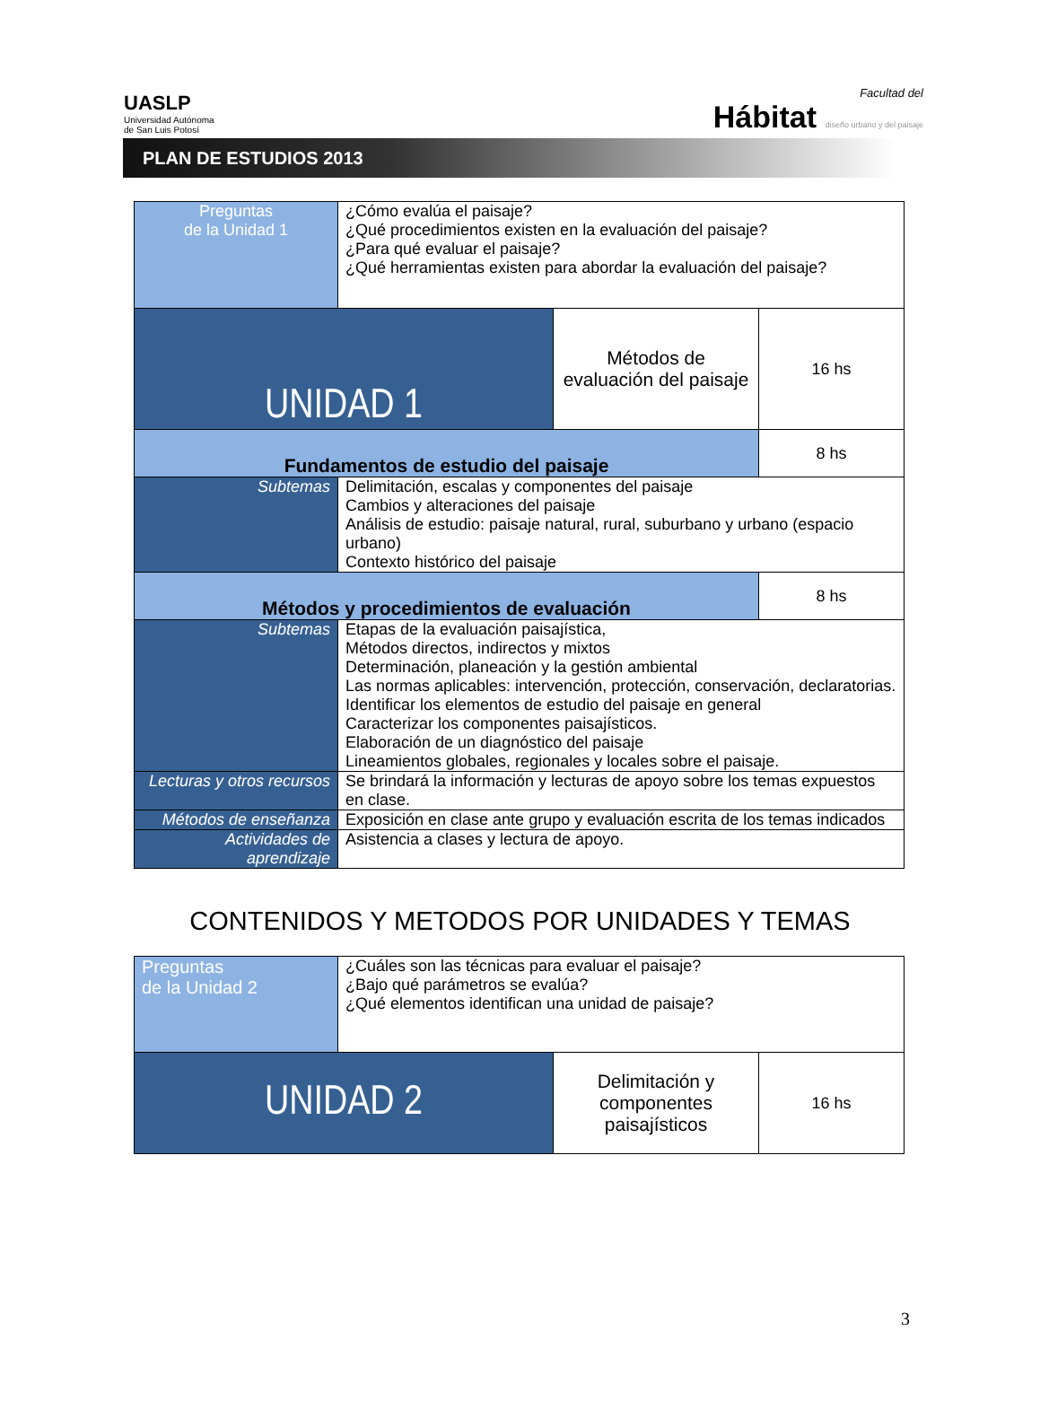UASLP
Universidad Autónoma
de San Luis Potosí
Facultad del
Hábitat diseño urbano y del paisaje
PLAN DE ESTUDIOS 2013
| Preguntas de la Unidad 1 | ¿Cómo evalúa el paisaje? ¿Qué procedimientos existen en la evaluación del paisaje? ¿Para qué evaluar el paisaje? ¿Qué herramientas existen para abordar la evaluación del paisaje? | | |
| UNIDAD 1 | | Métodos de evaluación del paisaje | 16 hs |
| Fundamentos de estudio del paisaje | | | 8 hs |
| Subtemas | Delimitación, escalas y componentes del paisaje Cambios y alteraciones del paisaje Análisis de estudio: paisaje natural, rural, suburbano y urbano (espacio urbano) Contexto histórico del paisaje | | |
| Métodos y procedimientos de evaluación | | | 8 hs |
| Subtemas | Etapas de la evaluación paisajística, Métodos directos, indirectos y mixtos Determinación, planeación y la gestión ambiental Las normas aplicables: intervención, protección, conservación, declaratorias. Identificar los elementos de estudio del paisaje en general Caracterizar los componentes paisajísticos. Elaboración de un diagnóstico del paisaje Lineamientos globales, regionales y locales sobre el paisaje. | | |
| Lecturas y otros recursos | Se brindará la información y lecturas de apoyo sobre los temas expuestos en clase. | | |
| Métodos de enseñanza | Exposición en clase ante grupo y evaluación escrita de los temas indicados | | |
| Actividades de aprendizaje | Asistencia a clases y lectura de apoyo. | | |
CONTENIDOS Y METODOS POR UNIDADES Y TEMAS
| Preguntas de la Unidad 2 | ¿Cuáles son las técnicas para evaluar el paisaje? ¿Bajo qué parámetros se evalúa? ¿Qué elementos identifican una unidad de paisaje? | | |
| UNIDAD 2 | | Delimitación y componentes paisajísticos | 16 hs |
3